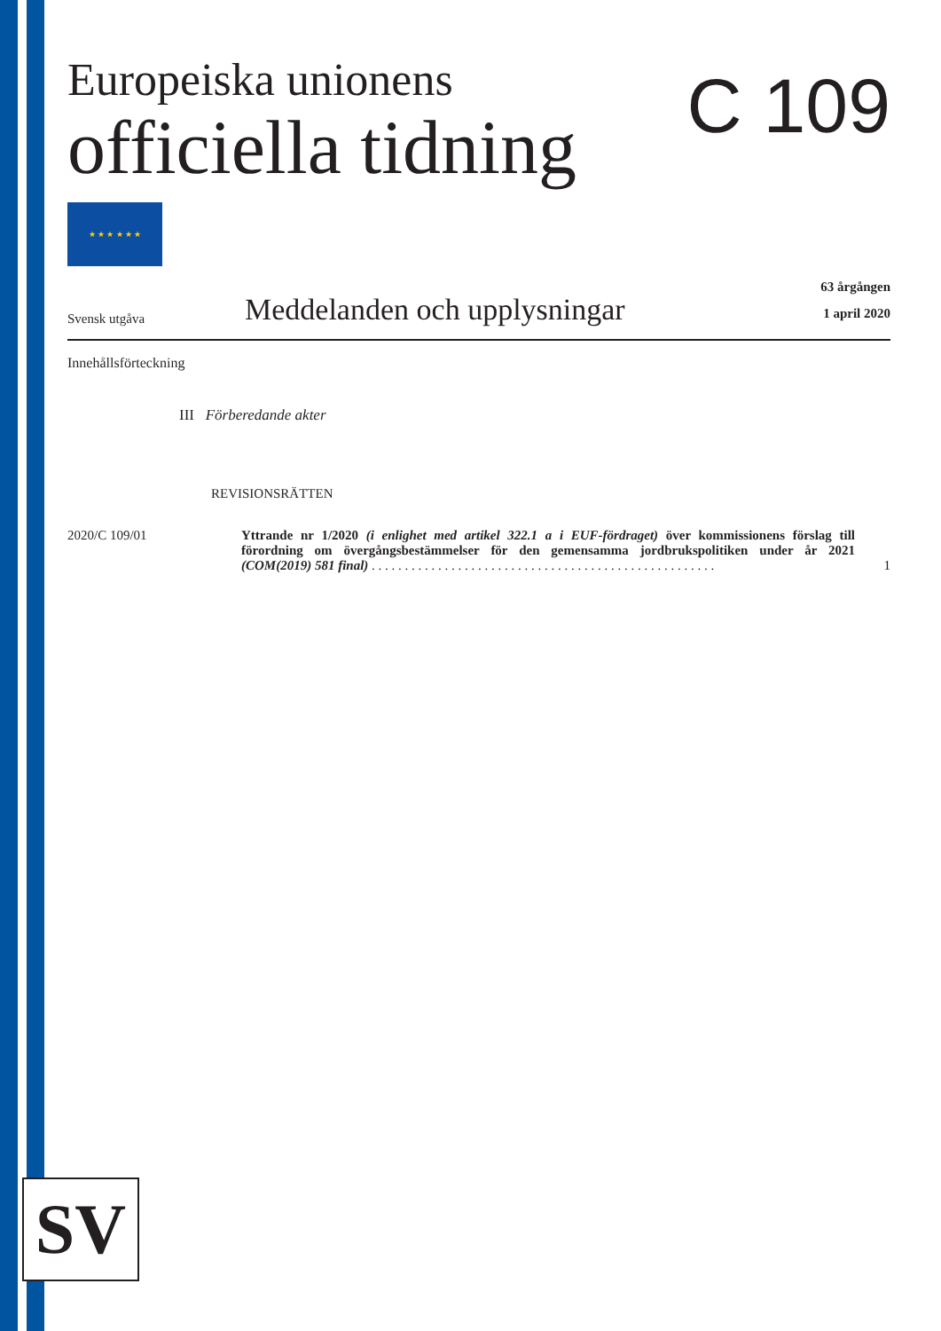C 109
Europeiska unionens
officiella tidning
★ ★ ★ ★ ★ ★
Svensk utgåva
Meddelanden och upplysningar
63 årgången
1 april 2020
Innehållsförteckning
III Förberedande akter
REVISIONSRÄTTEN
2020/C 109/01 Yttrande nr 1/2020 (i enlighet med artikel 322.1 a i EUF-fördraget) över kommissionens förslag till förordning om övergångsbestämmelser för den gemensamma jordbrukspolitiken under år 2021 (COM(2019) 581 final) . . . . . . . . . . . . . . . . . . . . . . . . . . . . . . . . . . . . . . . . . . . . . . . . . . . .
1
SV